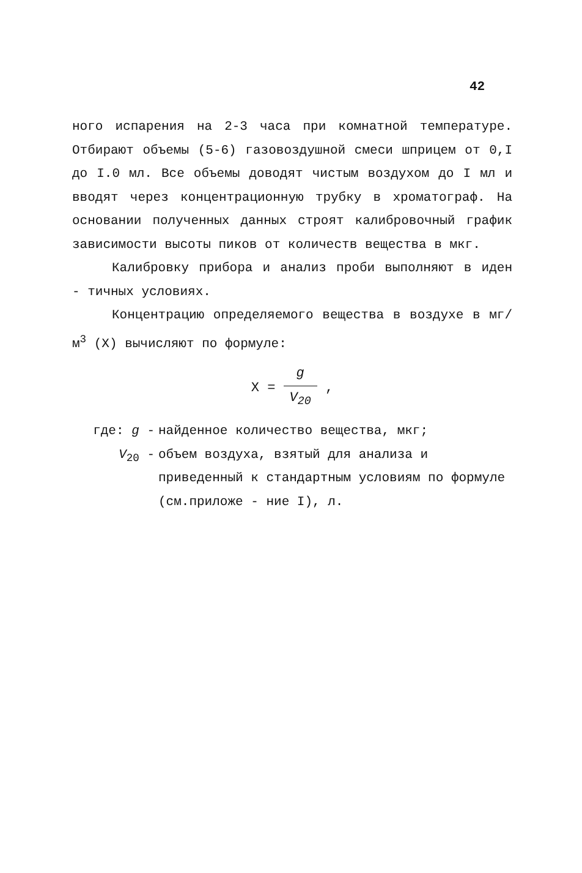42
ного испарения на 2-3 часа при комнатной температуре. Отбирают объемы (5-6) газовоздушной смеси шприцем от 0,I до I.0 мл. Все объемы доводят чистым воздухом до I мл и вводят через концентрационную трубку в хроматограф. На основании полученных данных строят калибровочный график зависимости высоты пиков от количеств вещества в мкг.
Калибровку прибора и анализ проби выполняют в иден - тичных условиях.
Концентрацию определяемого вещества в воздухе в мг/м<sup>3</sup> (X) вычисляют по формуле:
X = g V<sub>20</sub> ,
где: g - найденное количество вещества, мкг;
V<sub>20</sub> - объем воздуха, взятый для анализа и приведенный к стандартным условиям по формуле (см.приложе - ние I), л.